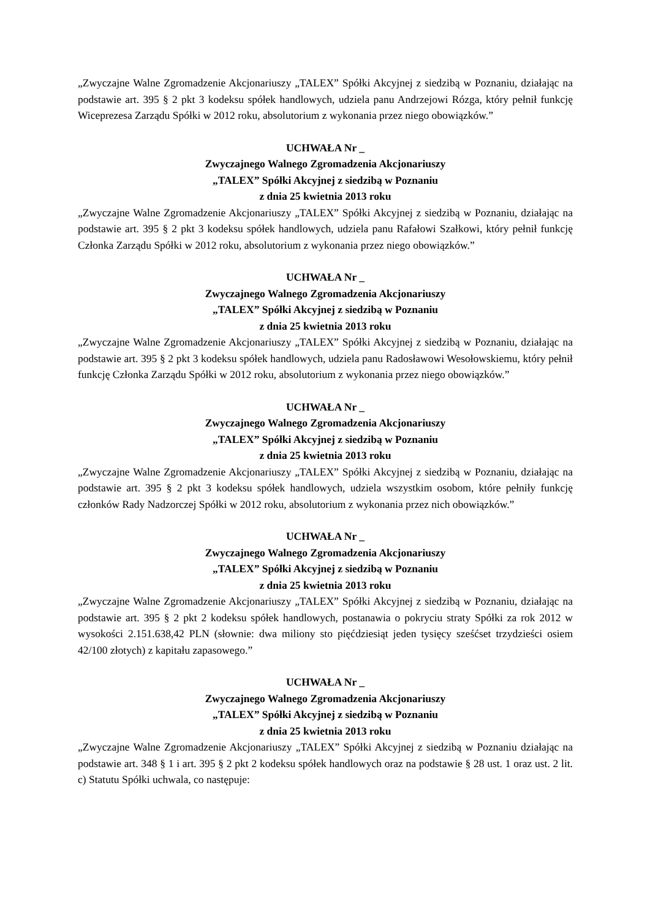„Zwyczajne Walne Zgromadzenie Akcjonariuszy „TALEX” Spółki Akcyjnej z siedzibą w Poznaniu, działając na podstawie art. 395 § 2 pkt 3 kodeksu spółek handlowych, udziela panu Andrzejowi Rózga, który pełnił funkcję Wiceprezesa Zarządu Spółki w 2012 roku, absolutorium z wykonania przez niego obowiązków.”
UCHWAŁA Nr _
Zwyczajnego Walnego Zgromadzenia Akcjonariuszy
„TALEX” Spółki Akcyjnej z siedzibą w Poznaniu
z dnia 25 kwietnia 2013 roku
„Zwyczajne Walne Zgromadzenie Akcjonariuszy „TALEX” Spółki Akcyjnej z siedzibą w Poznaniu, działając na podstawie art. 395 § 2 pkt 3 kodeksu spółek handlowych, udziela panu Rafałowi Szałkowi, który pełnił funkcję Członka Zarządu Spółki w 2012 roku, absolutorium z wykonania przez niego obowiązków.”
UCHWAŁA Nr _
Zwyczajnego Walnego Zgromadzenia Akcjonariuszy
„TALEX” Spółki Akcyjnej z siedzibą w Poznaniu
z dnia 25 kwietnia 2013 roku
„Zwyczajne Walne Zgromadzenie Akcjonariuszy „TALEX” Spółki Akcyjnej z siedzibą w Poznaniu, działając na podstawie art. 395 § 2 pkt 3 kodeksu spółek handlowych, udziela panu Radosławowi Wesołowskiemu, który pełnił funkcję Członka Zarządu Spółki w 2012 roku, absolutorium z wykonania przez niego obowiązków.”
UCHWAŁA Nr _
Zwyczajnego Walnego Zgromadzenia Akcjonariuszy
„TALEX” Spółki Akcyjnej z siedzibą w Poznaniu
z dnia 25 kwietnia 2013 roku
„Zwyczajne Walne Zgromadzenie Akcjonariuszy „TALEX” Spółki Akcyjnej z siedzibą w Poznaniu, działając na podstawie art. 395 § 2 pkt 3 kodeksu spółek handlowych, udziela wszystkim osobom, które pełniły funkcję członków Rady Nadzorczej Spółki w 2012 roku, absolutorium z wykonania przez nich obowiązków.”
UCHWAŁA Nr _
Zwyczajnego Walnego Zgromadzenia Akcjonariuszy
„TALEX” Spółki Akcyjnej z siedzibą w Poznaniu
z dnia 25 kwietnia 2013 roku
„Zwyczajne Walne Zgromadzenie Akcjonariuszy „TALEX” Spółki Akcyjnej z siedzibą w Poznaniu, działając na podstawie art. 395 § 2 pkt 2 kodeksu spółek handlowych, postanawia o pokryciu straty Spółki za rok 2012 w wysokości 2.151.638,42 PLN (słownie: dwa miliony sto pięćdziesiąt jeden tysięcy sześćset trzydzieści osiem 42/100 złotych) z kapitału zapasowego.”
UCHWAŁA Nr _
Zwyczajnego Walnego Zgromadzenia Akcjonariuszy
„TALEX” Spółki Akcyjnej z siedzibą w Poznaniu
z dnia 25 kwietnia 2013 roku
„Zwyczajne Walne Zgromadzenie Akcjonariuszy „TALEX” Spółki Akcyjnej z siedzibą w Poznaniu działając na podstawie art. 348 § 1 i art. 395 § 2 pkt 2 kodeksu spółek handlowych oraz na podstawie § 28 ust. 1 oraz ust. 2 lit. c) Statutu Spółki uchwala, co następuje: